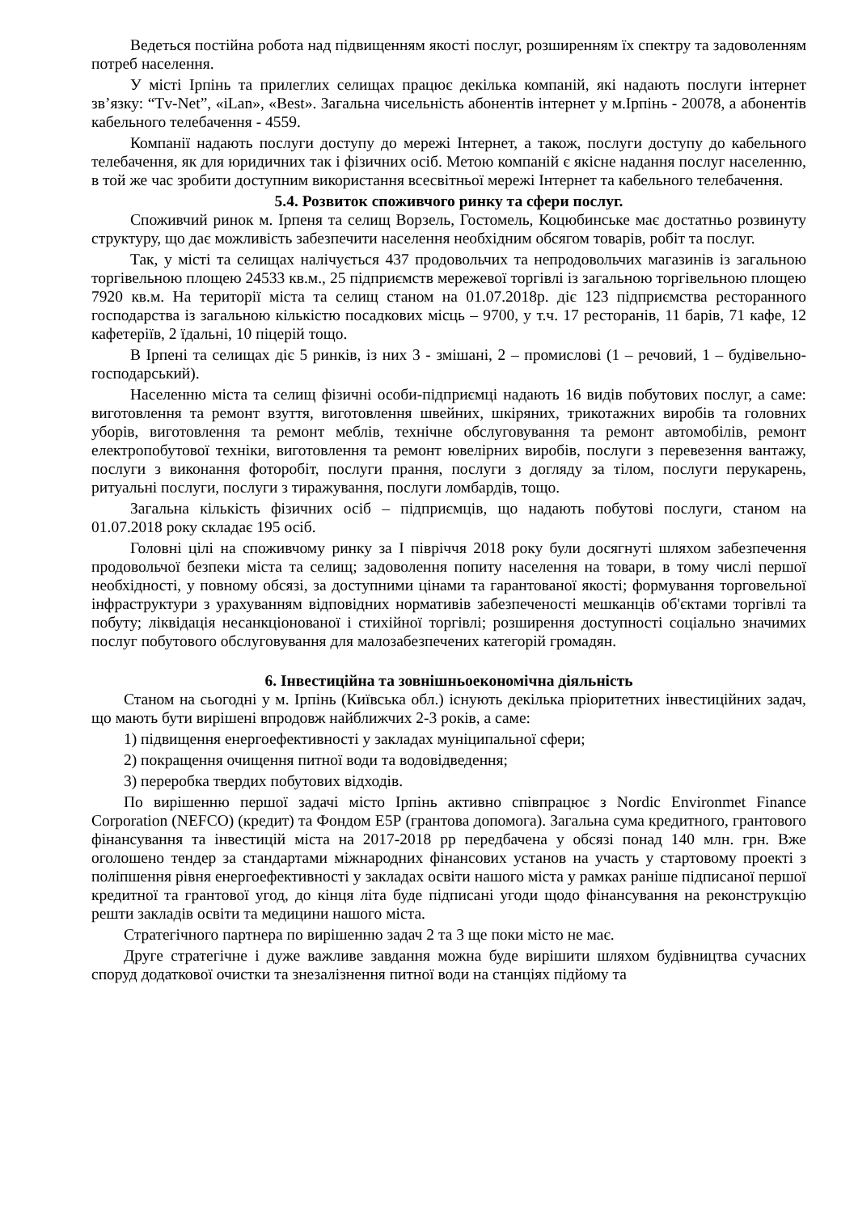Ведеться постійна робота над підвищенням якості послуг, розширенням їх спектру та задоволенням потреб населення.
У місті Ірпінь та прилеглих селищах працює декілька компаній, які надають послуги інтернет зв’язку: “Tv-Net”, «iLan», «Best». Загальна чисельність абонентів інтернет у м.Ірпінь - 20078, а абонентів кабельного телебачення - 4559.
Компанії надають послуги доступу до мережі Інтернет, а також, послуги доступу до кабельного телебачення, як для юридичних так і фізичних осіб. Метою компаній є якісне надання послуг населенню, в той же час зробити доступним використання всесвітньої мережі Інтернет та кабельного телебачення.
5.4. Розвиток споживчого ринку та сфери послуг.
Споживчий ринок м. Ірпеня та селищ Ворзель, Гостомель, Коцюбинське має достатньо розвинуту структуру, що дає можливість забезпечити населення необхідним обсягом товарів, робіт та послуг.
Так, у місті та селищах налічується 437 продовольчих та непродовольчих магазинів із загальною торгівельною площею 24533 кв.м., 25 підприємств мережевої торгівлі із загальною торгівельною площею 7920 кв.м. На території міста та селищ станом на 01.07.2018р. діє 123 підприємства ресторанного господарства із загальною кількістю посадкових місць – 9700, у т.ч. 17 ресторанів, 11 барів, 71 кафе, 12 кафетеріїв, 2 їдальні, 10 піцерій тощо.
В Ірпені та селищах діє 5 ринків, із них 3 - змішані, 2 – промислові (1 – речовий, 1 – будівельно-господарський).
Населенню міста та селищ фізичні особи-підприємці надають 16 видів побутових послуг, а саме: виготовлення та ремонт взуття, виготовлення швейних, шкіряних, трикотажних виробів та головних уборів, виготовлення та ремонт меблів, технічне обслуговування та ремонт автомобілів, ремонт електропобутової техніки, виготовлення та ремонт ювелірних виробів, послуги з перевезення вантажу, послуги з виконання фоторобіт, послуги прання, послуги з догляду за тілом, послуги перукарень, ритуальні послуги, послуги з тиражування, послуги ломбардів, тощо.
Загальна кількість фізичних осіб – підприємців, що надають побутові послуги, станом на 01.07.2018 року складає 195 осіб.
Головні цілі на споживчому ринку за І півріччя 2018 року були досягнуті шляхом забезпечення продовольчої безпеки міста та селищ; задоволення попиту населення на товари, в тому числі першої необхідності, у повному обсязі, за доступними цінами та гарантованої якості; формування торговельної інфраструктури з урахуванням відповідних нормативів забезпеченості мешканців об'єктами торгівлі та побуту; ліквідація несанкціонованої і стихійної торгівлі; розширення доступності соціально значимих послуг побутового обслуговування для малозабезпечених категорій громадян.
6. Інвестиційна та зовнішньоекономічна діяльність
Станом на сьогодні у м. Ірпінь (Київська обл.) існують декілька пріоритетних інвестиційних задач, що мають бути вирішені впродовж найближчих 2-3 років, а саме:
1) підвищення енергоефективності у закладах муніципальної сфери;
2) покращення очищення питної води та водовідведення;
3) переробка твердих побутових відходів.
По вирішенню першої задачі місто Ірпінь активно співпрацює з Nordic Environmet Finance Corporation (NEFCO) (кредит) та Фондом Е5Р (грантова допомога). Загальна сума кредитного, грантового фінансування та інвестицій міста на 2017-2018 рр передбачена у обсязі понад 140 млн. грн. Вже оголошено тендер за стандартами міжнародних фінансових установ на участь у стартовому проекті з поліпшення рівня енергоефективності у закладах освіти нашого міста у рамках раніше підписаної першої кредитної та грантової угод, до кінця літа буде підписані угоди щодо фінансування на реконструкцію решти закладів освіти та медицини нашого міста.
Стратегічного партнера по вирішенню задач 2 та 3 ще поки місто не має.
Друге стратегічне і дуже важливе завдання можна буде вирішити шляхом будівництва сучасних споруд додаткової очистки та знезалізнення питної води на станціях підйому та